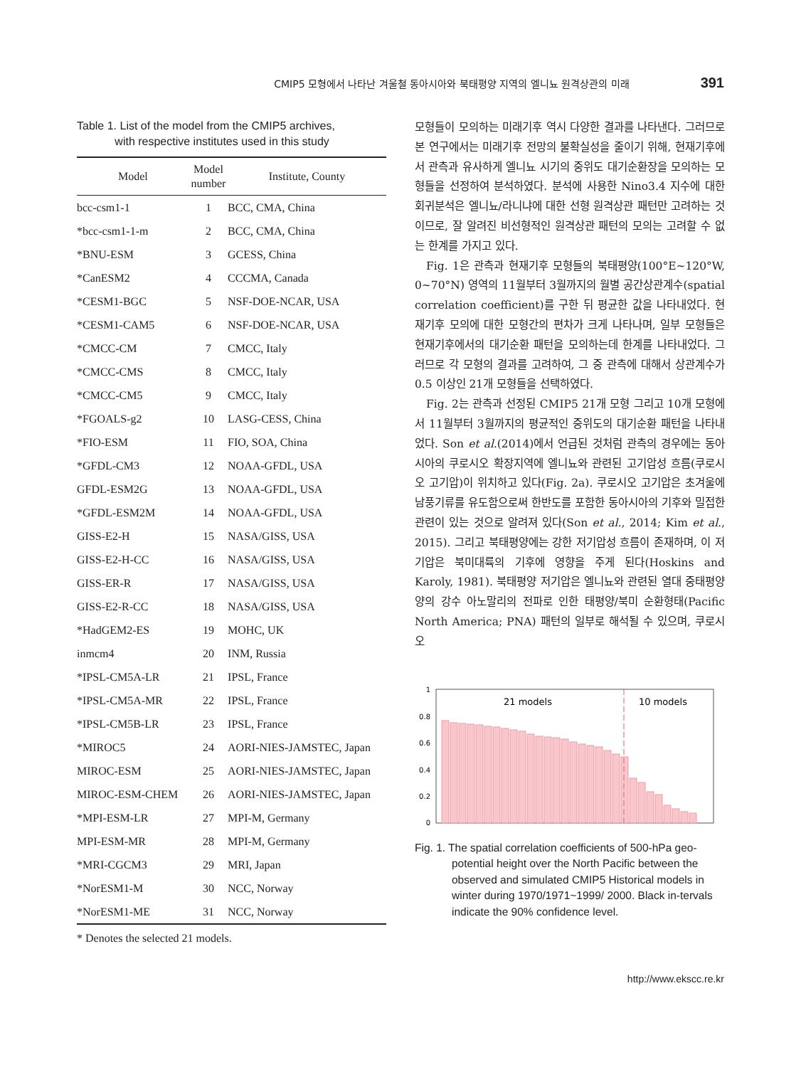CMIP5 모형에서 나타난 겨울철 동아시아와 북태평양 지역의 엘니뇨 원격상관의 미래 391
Table 1. List of the model from the CMIP5 archives,
with respective institutes used in this study
| Model | Model number | Institute, County |
| --- | --- | --- |
| bcc-csm1-1 | 1 | BCC, CMA, China |
| *bcc-csm1-1-m | 2 | BCC, CMA, China |
| *BNU-ESM | 3 | GCESS, China |
| *CanESM2 | 4 | CCCMA, Canada |
| *CESM1-BGC | 5 | NSF-DOE-NCAR, USA |
| *CESM1-CAM5 | 6 | NSF-DOE-NCAR, USA |
| *CMCC-CM | 7 | CMCC, Italy |
| *CMCC-CMS | 8 | CMCC, Italy |
| *CMCC-CM5 | 9 | CMCC, Italy |
| *FGOALS-g2 | 10 | LASG-CESS, China |
| *FIO-ESM | 11 | FIO, SOA, China |
| *GFDL-CM3 | 12 | NOAA-GFDL, USA |
| GFDL-ESM2G | 13 | NOAA-GFDL, USA |
| *GFDL-ESM2M | 14 | NOAA-GFDL, USA |
| GISS-E2-H | 15 | NASA/GISS, USA |
| GISS-E2-H-CC | 16 | NASA/GISS, USA |
| GISS-ER-R | 17 | NASA/GISS, USA |
| GISS-E2-R-CC | 18 | NASA/GISS, USA |
| *HadGEM2-ES | 19 | MOHC, UK |
| inmcm4 | 20 | INM, Russia |
| *IPSL-CM5A-LR | 21 | IPSL, France |
| *IPSL-CM5A-MR | 22 | IPSL, France |
| *IPSL-CM5B-LR | 23 | IPSL, France |
| *MIROC5 | 24 | AORI-NIES-JAMSTEC, Japan |
| MIROC-ESM | 25 | AORI-NIES-JAMSTEC, Japan |
| MIROC-ESM-CHEM | 26 | AORI-NIES-JAMSTEC, Japan |
| *MPI-ESM-LR | 27 | MPI-M, Germany |
| MPI-ESM-MR | 28 | MPI-M, Germany |
| *MRI-CGCM3 | 29 | MRI, Japan |
| *NorESM1-M | 30 | NCC, Norway |
| *NorESM1-ME | 31 | NCC, Norway |
* Denotes the selected 21 models.
모형들이 모의하는 미래기후 역시 다양한 결과를 나타낸다. 그러므로 본 연구에서는 미래기후 전망의 불확실성을 줄이기 위해, 현재기후에서 관측과 유사하게 엘니뇨 시기의 중위도 대기순환장을 모의하는 모형들을 선정하여 분석하였다. 분석에 사용한 Nino3.4 지수에 대한 회귀분석은 엘니뇨/라니냐에 대한 선형 원격상관 패턴만 고려하는 것이므로, 잘 알려진 비선형적인 원격상관 패턴의 모의는 고려할 수 없는 한계를 가지고 있다.
Fig. 1은 관측과 현재기후 모형들의 북태평양(100°E~120°W, 0~70°N) 영역의 11월부터 3월까지의 월별 공간상관계수(spatial correlation coefficient)를 구한 뒤 평균한 값을 나타내었다. 현재기후 모의에 대한 모형간의 편차가 크게 나타나며, 일부 모형들은 현재기후에서의 대기순환 패턴을 모의하는데 한계를 나타내었다. 그러므로 각 모형의 결과를 고려하여, 그 중 관측에 대해서 상관계수가 0.5 이상인 21개 모형들을 선택하였다.
Fig. 2는 관측과 선정된 CMIP5 21개 모형 그리고 10개 모형에서 11월부터 3월까지의 평균적인 중위도의 대기순환 패턴을 나타내었다. Son et al.(2014)에서 언급된 것처럼 관측의 경우에는 동아시아의 쿠로시오 확장지역에 엘니뇨와 관련된 고기압성 흐름(쿠로시오 고기압)이 위치하고 있다(Fig. 2a). 쿠로시오 고기압은 초겨울에 남풍기류를 유도함으로써 한반도를 포함한 동아시아의 기후와 밀접한 관련이 있는 것으로 알려져 있다(Son et al., 2014; Kim et al., 2015). 그리고 북태평양에는 강한 저기압성 흐름이 존재하며, 이 저기압은 북미대륙의 기후에 영향을 주게 된다(Hoskins and Karoly, 1981). 북태평양 저기압은 엘니뇨와 관련된 열대 중태평양 양의 강수 아노말리의 전파로 인한 태평양/북미 순환형태(Pacific North America; PNA) 패턴의 일부로 해석될 수 있으며, 쿠로시오
1
0.8
0.6
0.4
0.2
0
21 models
10 models
Fig. 1. The spatial correlation coefficients of 500-hPa geo-potential height over the North Pacific between the observed and simulated CMIP5 Historical models in winter during 1970/1971~1999/ 2000. Black in-tervals indicate the 90% confidence level.
http://www.ekscc.re.kr